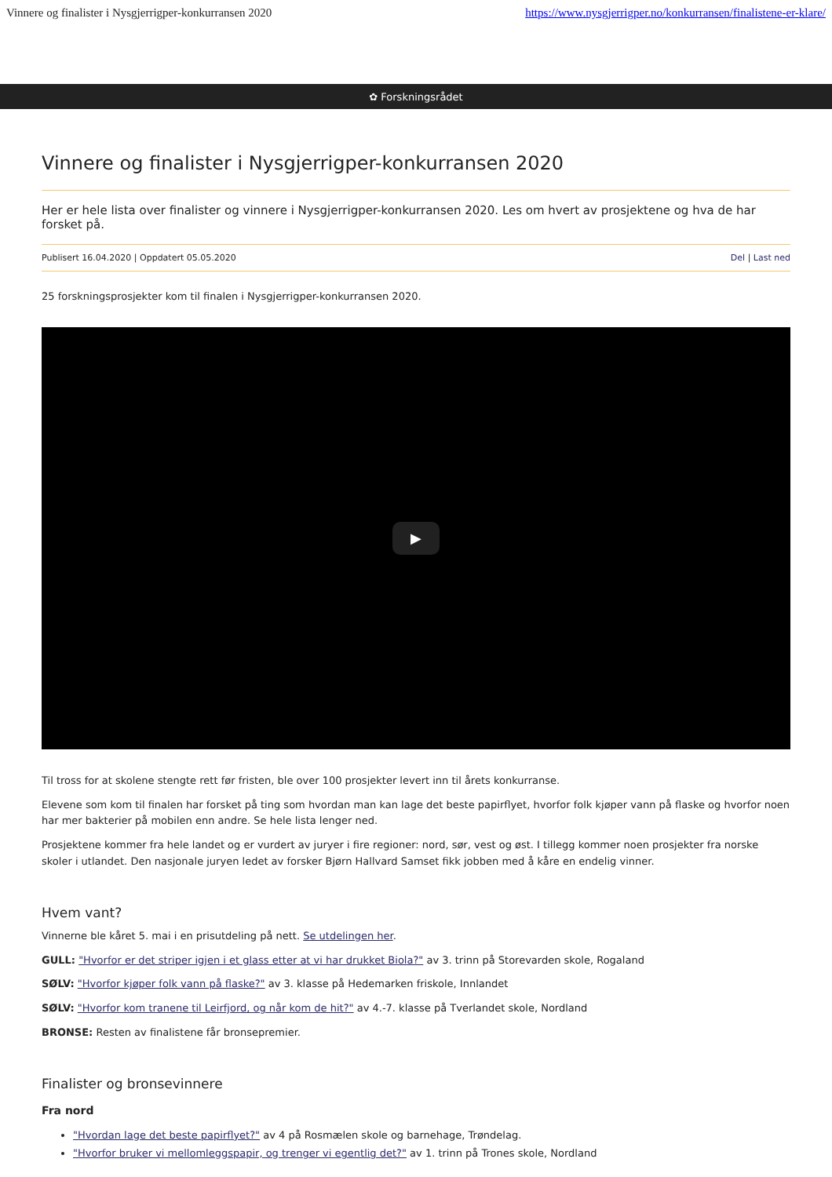Vinnere og finalister i Nysgjerrigper-konkurransen 2020 https://www.nysgjerrigper.no/konkurransen/finalistene-er-klare/
✿ Forskningsrådet
Vinnere og finalister i Nysgjerrigper-konkurransen 2020
Her er hele lista over finalister og vinnere i Nysgjerrigper-konkurransen 2020. Les om hvert av prosjektene og hva de har forsket på.
Publisert 16.04.2020 | Oppdatert 05.05.2020 Del | Last ned
25 forskningsprosjekter kom til finalen i Nysgjerrigper-konkurransen 2020.
▶
Til tross for at skolene stengte rett før fristen, ble over 100 prosjekter levert inn til årets konkurranse.
Elevene som kom til finalen har forsket på ting som hvordan man kan lage det beste papirflyet, hvorfor folk kjøper vann på flaske og hvorfor noen har mer bakterier på mobilen enn andre. Se hele lista lenger ned.
Prosjektene kommer fra hele landet og er vurdert av juryer i fire regioner: nord, sør, vest og øst. I tillegg kommer noen prosjekter fra norske skoler i utlandet. Den nasjonale juryen ledet av forsker Bjørn Hallvard Samset fikk jobben med å kåre en endelig vinner.
Hvem vant?
Vinnerne ble kåret 5. mai i en prisutdeling på nett. Se utdelingen her.
GULL: "Hvorfor er det striper igjen i et glass etter at vi har drukket Biola?" av 3. trinn på Storevarden skole, Rogaland
SØLV: "Hvorfor kjøper folk vann på flaske?" av 3. klasse på Hedemarken friskole, Innlandet
SØLV: "Hvorfor kom tranene til Leirfjord, og når kom de hit?" av 4.-7. klasse på Tverlandet skole, Nordland
BRONSE: Resten av finalistene får bronsepremier.
Finalister og bronsevinnere
Fra nord
"Hvordan lage det beste papirflyet?" av 4 på Rosmælen skole og barnehage, Trøndelag.
"Hvorfor bruker vi mellomleggspapir, og trenger vi egentlig det?" av 1. trinn på Trones skole, Nordland